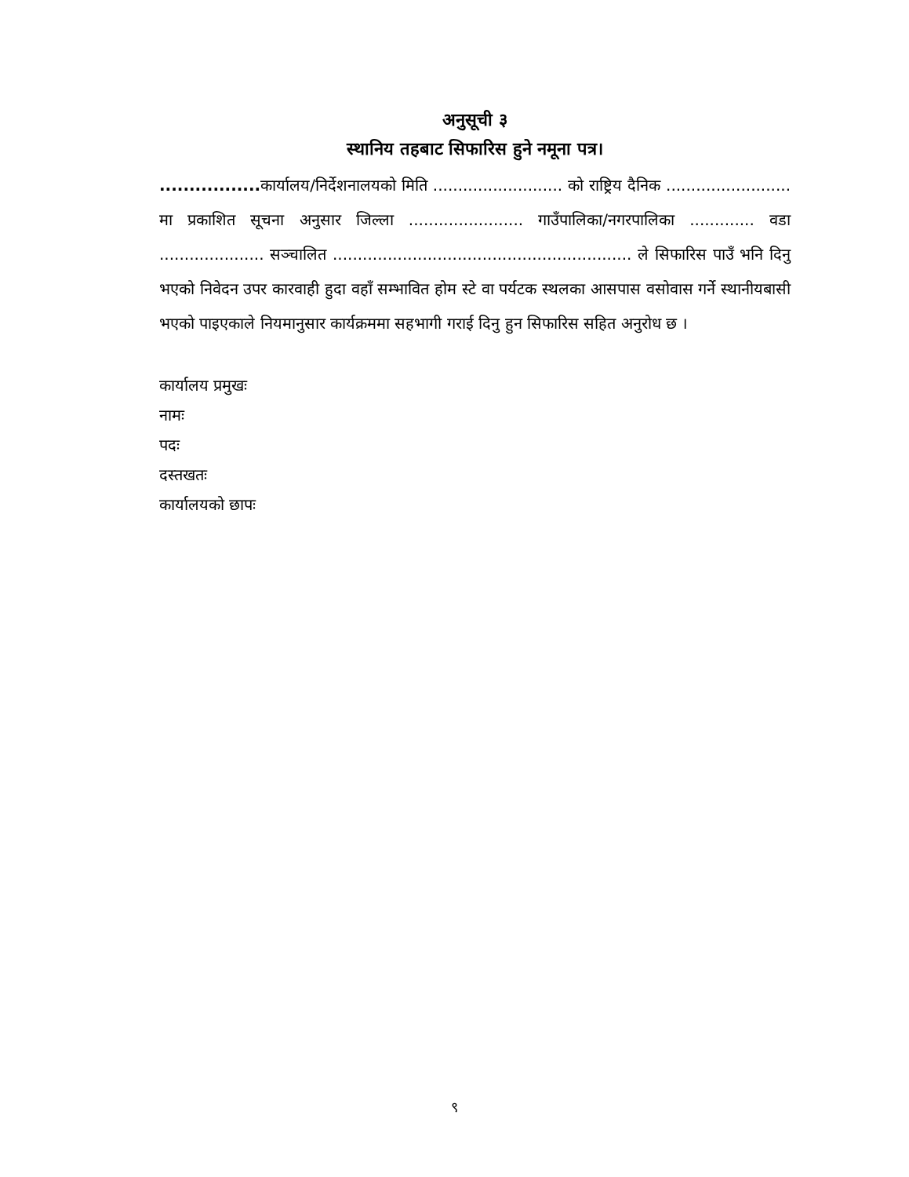अनुसूची ३
स्थानिय तहबाट सिफारिस हुने नमूना पत्र।
................. कार्यालय/निर्देशनालयको मिति .......................... को राष्ट्रिय दैनिक ......................... मा प्रकाशित सूचना अनुसार जिल्ला ....................... गाउँपालिका/नगरपालिका ............. वडा ..................... सञ्चालित ............................................................ ले सिफारिस पाउँ भनि दिनु भएको निवेदन उपर कारवाही हुदा वहाँ सम्भावित होम स्टे वा पर्यटक स्थलका आसपास वसोवास गर्ने स्थानीयबासी भएको पाइएकाले नियमानुसार कार्यक्रममा सहभागी गराई दिनु हुन सिफारिस सहित अनुरोध छ ।
कार्यालय प्रमुखः
नामः
पदः
दस्तखतः
कार्यालयको छापः
९